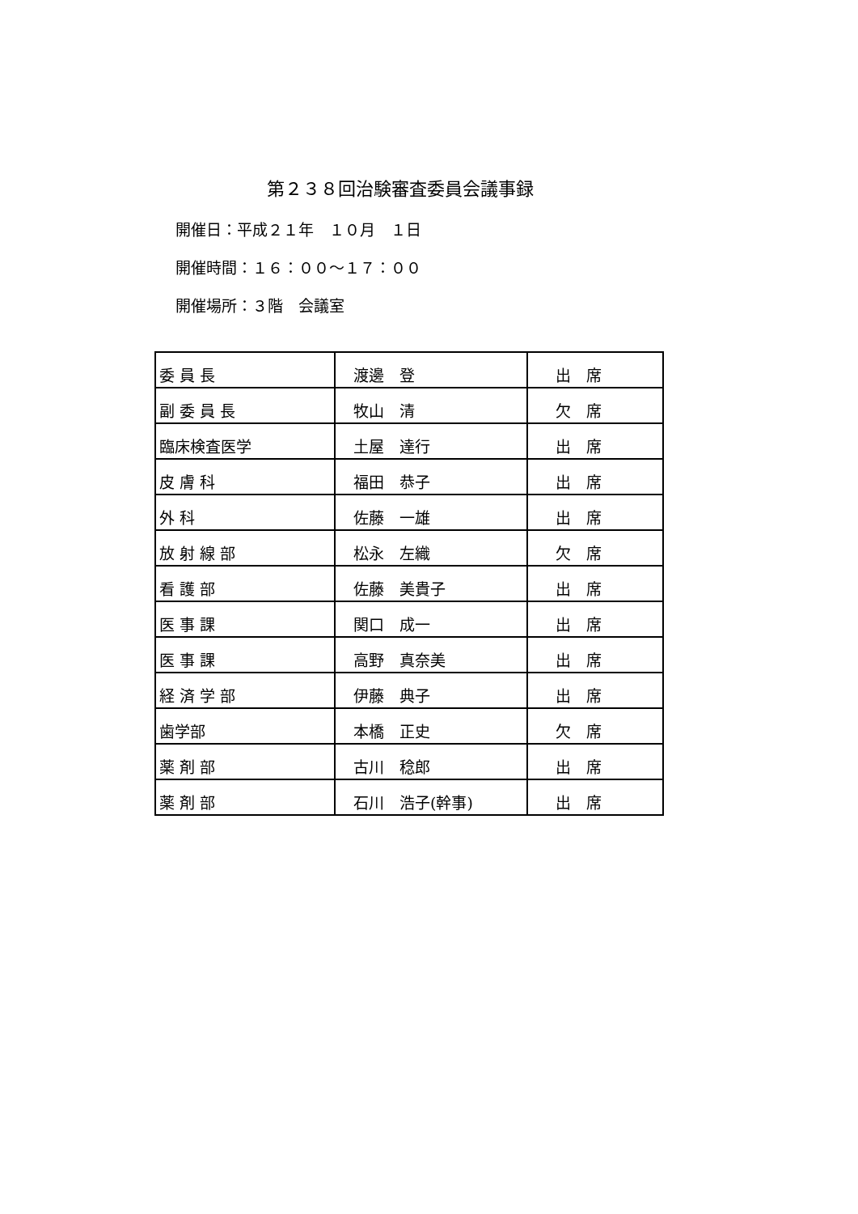第２３８回治験審査委員会議事録
開催日：平成２１年　１０月　１日
開催時間：１６：００～１７：００
開催場所：３階　会議室
| 委 員 長 | 渡邊 登 | 出 席 |
| 副 委 員 長 | 牧山 清 | 欠 席 |
| 臨床検査医学 | 土屋 達行 | 出 席 |
| 皮 膚 科 | 福田 恭子 | 出 席 |
| 外 科 | 佐藤 一雄 | 出 席 |
| 放 射 線 部 | 松永 左織 | 欠 席 |
| 看 護 部 | 佐藤 美貴子 | 出 席 |
| 医 事 課 | 関口 成一 | 出 席 |
| 医 事 課 | 高野 真奈美 | 出 席 |
| 経 済 学 部 | 伊藤 典子 | 出 席 |
| 歯学部 | 本橋 正史 | 欠 席 |
| 薬 剤 部 | 古川 稔郎 | 出 席 |
| 薬 剤 部 | 石川 浩子(幹事) | 出 席 |